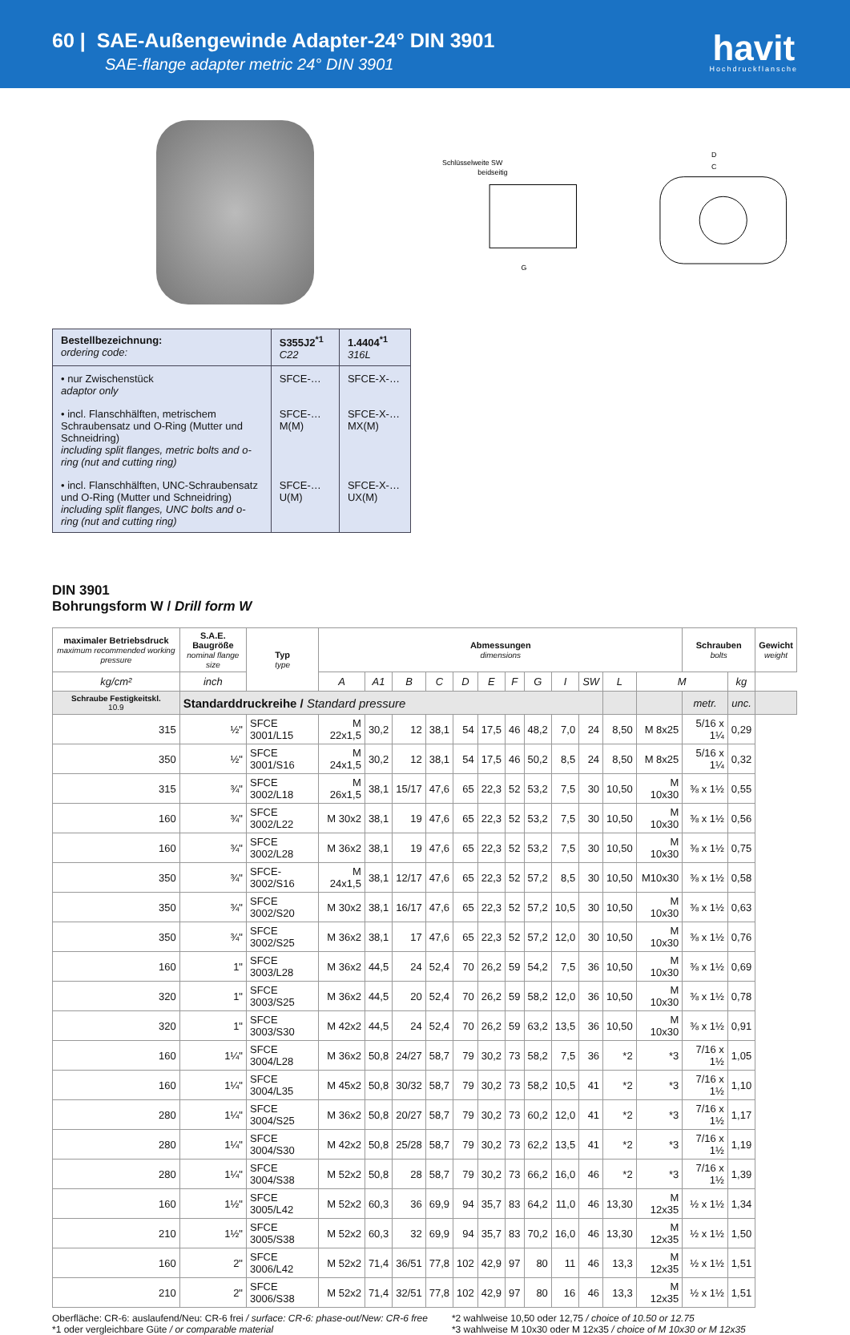60 | SAE-Außengewinde Adapter-24° DIN 3901
SAE-flange adapter metric 24° DIN 3901
havit
Hochdruckflansche
Schlüsselweite SW
beidseitig
G
D
C
| Bestellbezeichnung: ordering code: | S355J2<sup>*1</sup> C22 | 1.4404<sup>*1</sup> 316L |
| --- | --- | --- |
| • nur Zwischenstück adaptor only | SFCE-… | SFCE-X-… |
| • incl. Flanschhälften, metrischem Schraubensatz und O-Ring (Mutter und Schneidring) including split flanges, metric bolts and o-ring (nut and cutting ring) | SFCE-…M(M) | SFCE-X-…MX(M) |
| • incl. Flanschhälften, UNC-Schraubensatz und O-Ring (Mutter und Schneidring) including split flanges, UNC bolts and o-ring (nut and cutting ring) | SFCE-…U(M) | SFCE-X-…UX(M) |
DIN 3901
Bohrungsform W / Drill form W
| maximaler Betriebsdruck maximum recommended working pressure | S.A.E. Baugröße nominal flange size | Typ type | Abmessungen dimensions | | | | | | | | | | | | Schrauben bolts | | Gewicht weight |
| --- | --- | --- | --- | --- | --- | --- | --- | --- | --- | --- | --- | --- | --- | --- | --- | --- | --- |
| kg/cm² | inch | | A | A1 | B | C | D | E | F | G | I | SW | L | M | | kg | |
| Schraube Festigkeitskl. 10.9 | Standarddruckreihe / Standard pressure | | | | | | | | | | | | | | metr. | unc. | |
| 315 | ½" | SFCE 3001/L15 | M 22x1,5 | 30,2 | 12 | 38,1 | 54 | 17,5 | 46 | 48,2 | 7,0 | 24 | 8,50 | M 8x25 | 5/16 x 1¼ | 0,29 | |
| 350 | ½" | SFCE 3001/S16 | M 24x1,5 | 30,2 | 12 | 38,1 | 54 | 17,5 | 46 | 50,2 | 8,5 | 24 | 8,50 | M 8x25 | 5/16 x 1¼ | 0,32 | |
| 315 | ¾" | SFCE 3002/L18 | M 26x1,5 | 38,1 | 15/17 | 47,6 | 65 | 22,3 | 52 | 53,2 | 7,5 | 30 | 10,50 | M 10x30 | ⅜ x 1½ | 0,55 | |
| 160 | ¾" | SFCE 3002/L22 | M 30x2 | 38,1 | 19 | 47,6 | 65 | 22,3 | 52 | 53,2 | 7,5 | 30 | 10,50 | M 10x30 | ⅜ x 1½ | 0,56 | |
| 160 | ¾" | SFCE 3002/L28 | M 36x2 | 38,1 | 19 | 47,6 | 65 | 22,3 | 52 | 53,2 | 7,5 | 30 | 10,50 | M 10x30 | ⅜ x 1½ | 0,75 | |
| 350 | ¾" | SFCE-3002/S16 | M 24x1,5 | 38,1 | 12/17 | 47,6 | 65 | 22,3 | 52 | 57,2 | 8,5 | 30 | 10,50 | M10x30 | ⅜ x 1½ | 0,58 | |
| 350 | ¾" | SFCE 3002/S20 | M 30x2 | 38,1 | 16/17 | 47,6 | 65 | 22,3 | 52 | 57,2 | 10,5 | 30 | 10,50 | M 10x30 | ⅜ x 1½ | 0,63 | |
| 350 | ¾" | SFCE 3002/S25 | M 36x2 | 38,1 | 17 | 47,6 | 65 | 22,3 | 52 | 57,2 | 12,0 | 30 | 10,50 | M 10x30 | ⅜ x 1½ | 0,76 | |
| 160 | 1" | SFCE 3003/L28 | M 36x2 | 44,5 | 24 | 52,4 | 70 | 26,2 | 59 | 54,2 | 7,5 | 36 | 10,50 | M 10x30 | ⅜ x 1½ | 0,69 | |
| 320 | 1" | SFCE 3003/S25 | M 36x2 | 44,5 | 20 | 52,4 | 70 | 26,2 | 59 | 58,2 | 12,0 | 36 | 10,50 | M 10x30 | ⅜ x 1½ | 0,78 | |
| 320 | 1" | SFCE 3003/S30 | M 42x2 | 44,5 | 24 | 52,4 | 70 | 26,2 | 59 | 63,2 | 13,5 | 36 | 10,50 | M 10x30 | ⅜ x 1½ | 0,91 | |
| 160 | 1¼" | SFCE 3004/L28 | M 36x2 | 50,8 | 24/27 | 58,7 | 79 | 30,2 | 73 | 58,2 | 7,5 | 36 | *2 | *3 | 7/16 x 1½ | 1,05 | |
| 160 | 1¼" | SFCE 3004/L35 | M 45x2 | 50,8 | 30/32 | 58,7 | 79 | 30,2 | 73 | 58,2 | 10,5 | 41 | *2 | *3 | 7/16 x 1½ | 1,10 | |
| 280 | 1¼" | SFCE 3004/S25 | M 36x2 | 50,8 | 20/27 | 58,7 | 79 | 30,2 | 73 | 60,2 | 12,0 | 41 | *2 | *3 | 7/16 x 1½ | 1,17 | |
| 280 | 1¼" | SFCE 3004/S30 | M 42x2 | 50,8 | 25/28 | 58,7 | 79 | 30,2 | 73 | 62,2 | 13,5 | 41 | *2 | *3 | 7/16 x 1½ | 1,19 | |
| 280 | 1¼" | SFCE 3004/S38 | M 52x2 | 50,8 | 28 | 58,7 | 79 | 30,2 | 73 | 66,2 | 16,0 | 46 | *2 | *3 | 7/16 x 1½ | 1,39 | |
| 160 | 1½" | SFCE 3005/L42 | M 52x2 | 60,3 | 36 | 69,9 | 94 | 35,7 | 83 | 64,2 | 11,0 | 46 | 13,30 | M 12x35 | ½ x 1½ | 1,34 | |
| 210 | 1½" | SFCE 3005/S38 | M 52x2 | 60,3 | 32 | 69,9 | 94 | 35,7 | 83 | 70,2 | 16,0 | 46 | 13,30 | M 12x35 | ½ x 1½ | 1,50 | |
| 160 | 2" | SFCE 3006/L42 | M 52x2 | 71,4 | 36/51 | 77,8 | 102 | 42,9 | 97 | 80 | 11 | 46 | 13,3 | M 12x35 | ½ x 1½ | 1,51 | |
| 210 | 2" | SFCE 3006/S38 | M 52x2 | 71,4 | 32/51 | 77,8 | 102 | 42,9 | 97 | 80 | 16 | 46 | 13,3 | M 12x35 | ½ x 1½ | 1,51 | |
Oberfläche: CR-6: auslaufend/Neu: CR-6 frei / surface: CR-6: phase-out/New: CR-6 free
*1 oder vergleichbare Güte / or comparable material
*2 wahlweise 10,50 oder 12,75 / choice of 10.50 or 12.75
*3 wahlweise M 10x30 oder M 12x35 / choice of M 10x30 or M 12x35